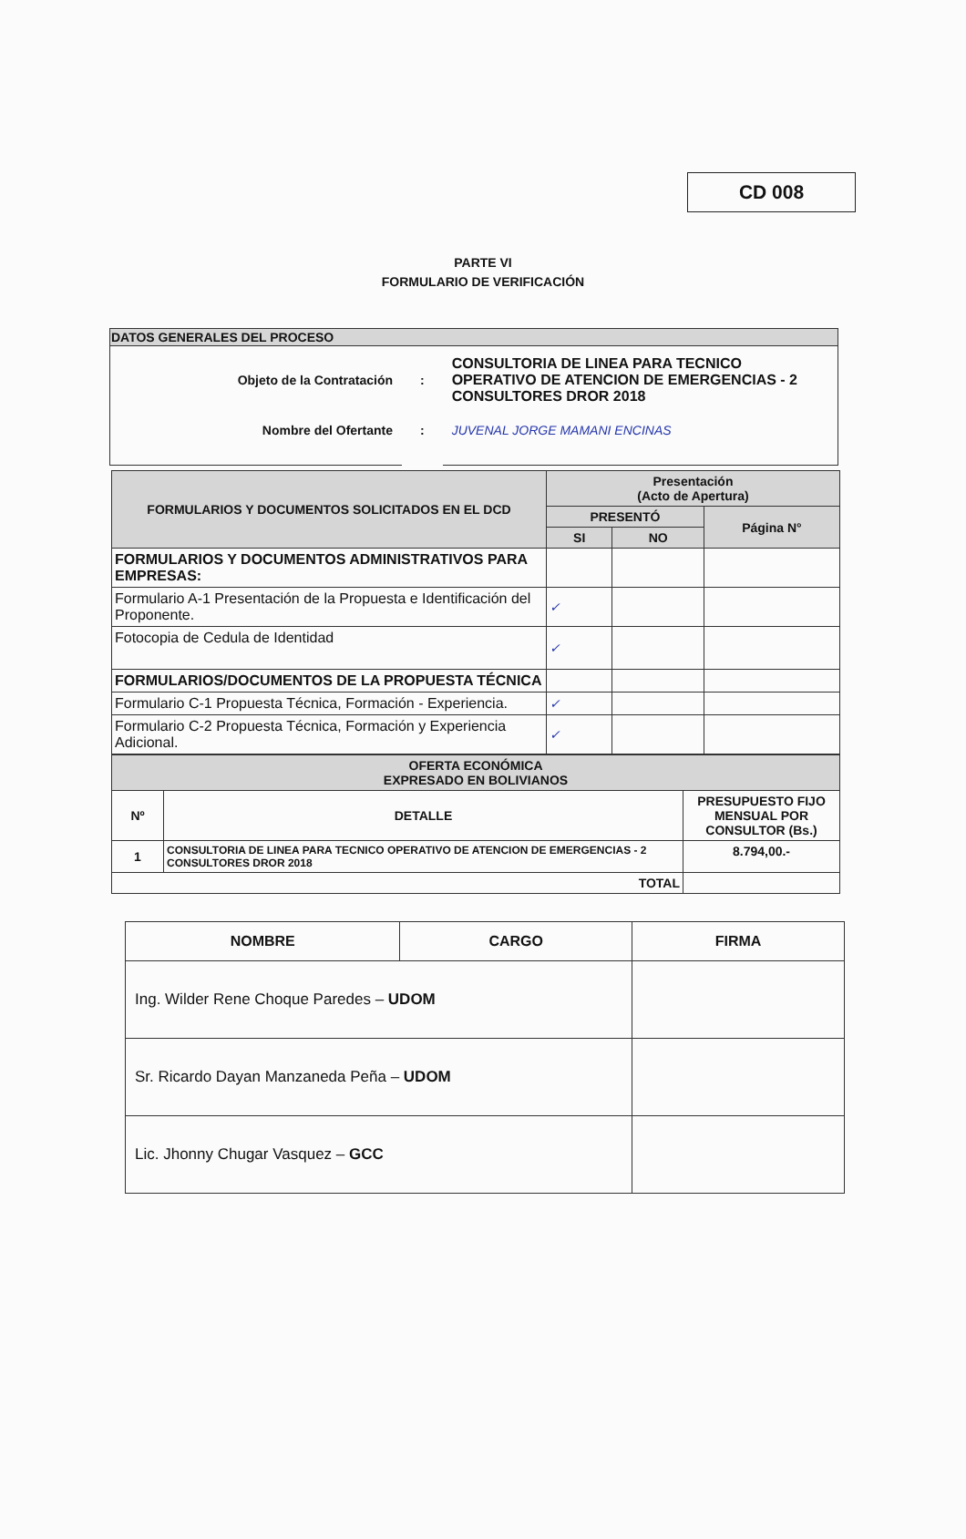CD 008
PARTE VI
FORMULARIO DE VERIFICACIÓN
| DATOS GENERALES DEL PROCESO | | |
| Objeto de la Contratación | : | CONSULTORIA DE LINEA PARA TECNICO OPERATIVO DE ATENCION DE EMERGENCIAS - 2 CONSULTORES DROR 2018 |
| Nombre del Ofertante | : | JUVENAL JORGE MAMANI ENCINAS |
| FORMULARIOS Y DOCUMENTOS SOLICITADOS EN EL DCD | Presentación (Acto de Apertura) | | |
| --- | --- | --- | --- |
| | PRESENTÓ | | Página N° |
| | SI | NO | |
| FORMULARIOS Y DOCUMENTOS ADMINISTRATIVOS PARA EMPRESAS: | | | |
| Formulario A-1 Presentación de la Propuesta e Identificación del Proponente. | ✓ | | |
| Fotocopia de Cedula de Identidad | ✓ | | |
| FORMULARIOS/DOCUMENTOS DE LA PROPUESTA TÉCNICA | | | |
| Formulario C-1 Propuesta Técnica, Formación - Experiencia. | ✓ | | |
| Formulario C-2 Propuesta Técnica, Formación y Experiencia Adicional. | ✓ | | |
| OFERTA ECONÓMICA EXPRESADO EN BOLIVIANOS | | |
| --- | --- | --- |
| Nº | DETALLE | PRESUPUESTO FIJO MENSUAL POR CONSULTOR (Bs.) |
| 1 | CONSULTORIA DE LINEA PARA TECNICO OPERATIVO DE ATENCION DE EMERGENCIAS - 2 CONSULTORES DROR 2018 | 8.794,00.- |
| TOTAL | | |
| NOMBRE | CARGO | FIRMA |
| --- | --- | --- |
| Ing. Wilder Rene Choque Paredes – UDOM | | |
| Sr. Ricardo Dayan Manzaneda Peña – UDOM | | |
| Lic. Jhonny Chugar Vasquez – GCC | | |